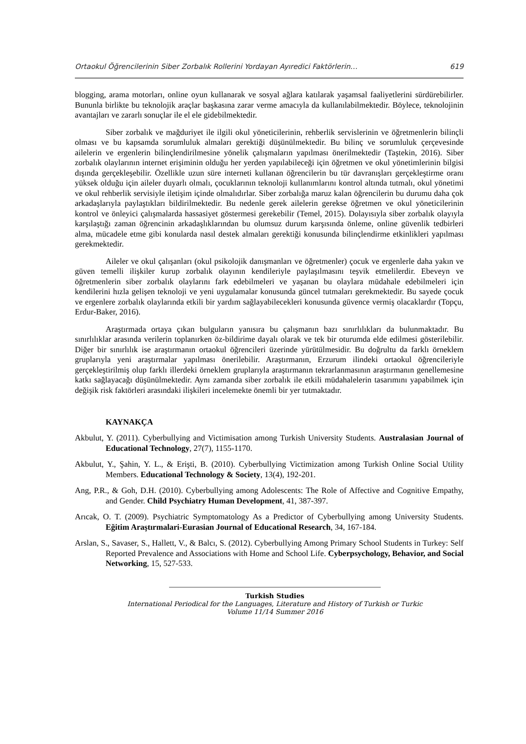Ortaokul Öğrencilerinin Siber Zorbalık Rollerini Yordayan Ayıredici Faktörlerin… 619
blogging, arama motorları, online oyun kullanarak ve sosyal ağlara katılarak yaşamsal faaliyetlerini sürdürebilirler. Bununla birlikte bu teknolojik araçlar başkasına zarar verme amacıyla da kullanılabilmektedir. Böylece, teknolojinin avantajları ve zararlı sonuçlar ile el ele gidebilmektedir.
Siber zorbalık ve mağduriyet ile ilgili okul yöneticilerinin, rehberlik servislerinin ve öğretmenlerin bilinçli olması ve bu kapsamda sorumluluk almaları gerektiği düşünülmektedir. Bu bilinç ve sorumluluk çerçevesinde ailelerin ve ergenlerin bilinçlendirilmesine yönelik çalışmaların yapılması önerilmektedir (Taştekin, 2016). Siber zorbalık olaylarının internet erişiminin olduğu her yerden yapılabileceği için öğretmen ve okul yönetimlerinin bilgisi dışında gerçekleşebilir. Özellikle uzun süre interneti kullanan öğrencilerin bu tür davranışları gerçekleştirme oranı yüksek olduğu için aileler duyarlı olmalı, çocuklarının teknoloji kullanımlarını kontrol altında tutmalı, okul yönetimi ve okul rehberlik servisiyle iletişim içinde olmalıdırlar. Siber zorbalığa maruz kalan öğrencilerin bu durumu daha çok arkadaşlarıyla paylaştıkları bildirilmektedir. Bu nedenle gerek ailelerin gerekse öğretmen ve okul yöneticilerinin kontrol ve önleyici çalışmalarda hassasiyet göstermesi gerekebilir (Temel, 2015). Dolayısıyla siber zorbalık olayıyla karşılaştığı zaman öğrencinin arkadaşlıklarından bu olumsuz durum karşısında önleme, online güvenlik tedbirleri alma, mücadele etme gibi konularda nasıl destek almaları gerektiği konusunda bilinçlendirme etkinlikleri yapılması gerekmektedir.
Aileler ve okul çalışanları (okul psikolojik danışmanları ve öğretmenler) çocuk ve ergenlerle daha yakın ve güven temelli ilişkiler kurup zorbalık olayının kendileriyle paylaşılmasını teşvik etmelilerdir. Ebeveyn ve öğretmenlerin siber zorbalık olaylarını fark edebilmeleri ve yaşanan bu olaylara müdahale edebilmeleri için kendilerini hızla gelişen teknoloji ve yeni uygulamalar konusunda güncel tutmaları gerekmektedir. Bu sayede çocuk ve ergenlere zorbalık olaylarında etkili bir yardım sağlayabilecekleri konusunda güvence vermiş olacaklardır (Topçu, Erdur-Baker, 2016).
Araştırmada ortaya çıkan bulguların yanısıra bu çalışmanın bazı sınırlılıkları da bulunmaktadır. Bu sınırlılıklar arasında verilerin toplanırken öz-bildirime dayalı olarak ve tek bir oturumda elde edilmesi gösterilebilir. Diğer bir sınırlılık ise araştırmanın ortaokul öğrencileri üzerinde yürütülmesidir. Bu doğrultu da farklı örneklem gruplarıyla yeni araştırmalar yapılması önerilebilir. Araştırmanın, Erzurum ilindeki ortaokul öğrencileriyle gerçekleştirilmiş olup farklı illerdeki örneklem gruplarıyla araştırmanın tekrarlanmasının araştırmanın genellemesine katkı sağlayacağı düşünülmektedir. Aynı zamanda siber zorbalık ile etkili müdahalelerin tasarımını yapabilmek için değişik risk faktörleri arasındaki ilişkileri incelemekte önemli bir yer tutmaktadır.
KAYNAKÇA
Akbulut, Y. (2011). Cyberbullying and Victimisation among Turkish University Students. Australasian Journal of Educational Technology, 27(7), 1155-1170.
Akbulut, Y., Şahin, Y. L., & Erişti, B. (2010). Cyberbullying Victimization among Turkish Online Social Utility Members. Educational Technology & Society, 13(4), 192-201.
Ang, P.R., & Goh, D.H. (2010). Cyberbullying among Adolescents: The Role of Affective and Cognitive Empathy, and Gender. Child Psychiatry Human Development, 41, 387-397.
Arıcak, O. T. (2009). Psychiatric Symptomatology As a Predictor of Cyberbullying among University Students. Eğitim Araştırmalari-Eurasian Journal of Educational Research, 34, 167-184.
Arslan, S., Savaser, S., Hallett, V., & Balcı, S. (2012). Cyberbullying Among Primary School Students in Turkey: Self Reported Prevalence and Associations with Home and School Life. Cyberpsychology, Behavior, and Social Networking, 15, 527-533.
Turkish Studies
International Periodical for the Languages, Literature and History of Turkish or Turkic
Volume 11/14 Summer 2016